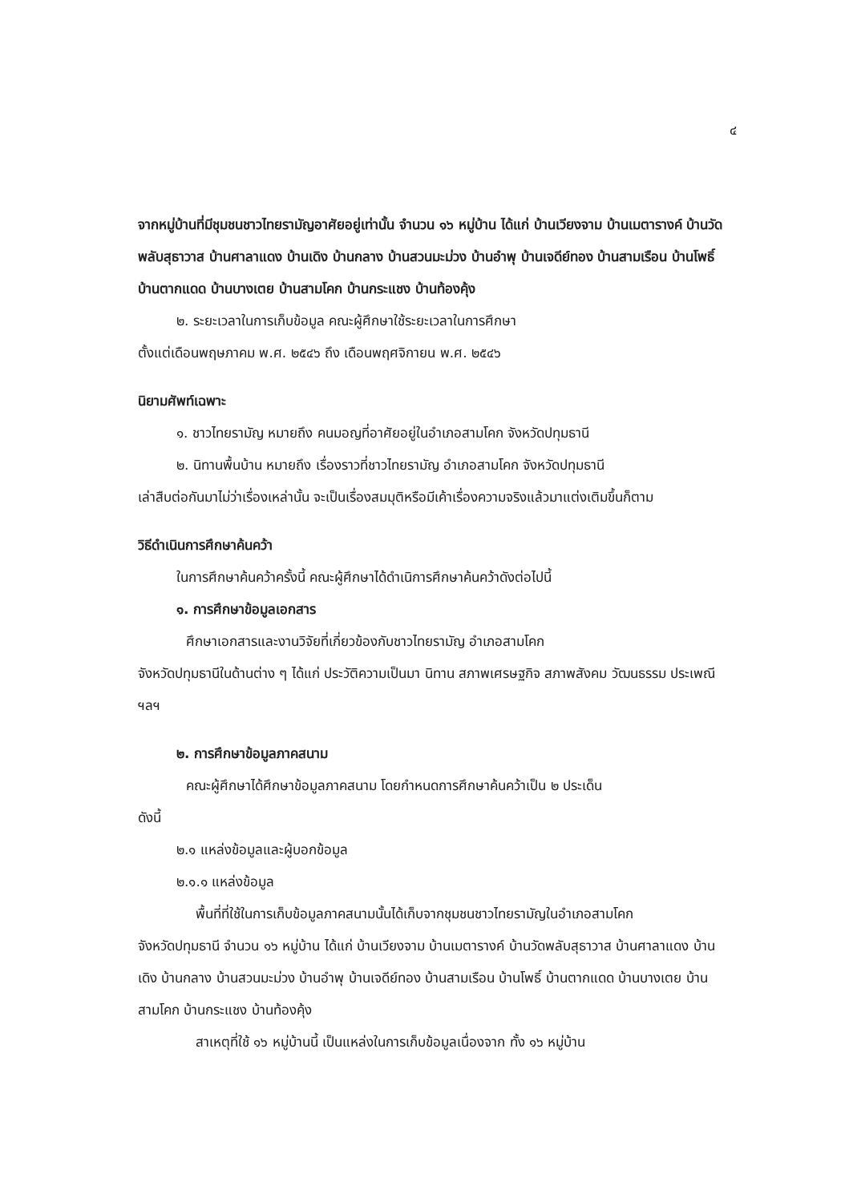๔
จากหมู่บ้านที่มีชุมชนชาวไทยรามัญอาศัยอยู่เท่านั้น จำนวน ๑๖ หมู่บ้าน ได้แก่ บ้านเวียงจาม บ้านเมตารางค์ บ้านวัดพลับสุธาวาส บ้านศาลาแดง บ้านเดิง บ้านกลาง บ้านสวนมะม่วง บ้านอำพุ บ้านเจดีย์ทอง บ้านสามเรือน บ้านโพธิ์ บ้านตากแดด บ้านบางเตย บ้านสามโคก บ้านกระแชง บ้านท้องคุ้ง
๒. ระยะเวลาในการเก็บข้อมูล คณะผู้ศึกษาใช้ระยะเวลาในการศึกษา
ตั้งแต่เดือนพฤษภาคม พ.ศ. ๒๕๔๖ ถึง เดือนพฤศจิกายน พ.ศ. ๒๕๔๖
นิยามศัพท์เฉพาะ
๑. ชาวไทยรามัญ หมายถึง คนมอญที่อาศัยอยู่ในอำเภอสามโคก จังหวัดปทุมธานี
๒. นิทานพื้นบ้าน หมายถึง เรื่องราวที่ชาวไทยรามัญ อำเภอสามโคก จังหวัดปทุมธานี
เล่าสืบต่อกันมาไม่ว่าเรื่องเหล่านั้น จะเป็นเรื่องสมมุติหรือมีเค้าเรื่องความจริงแล้วมาแต่งเติมขึ้นก็ตาม
วิธีดำเนินการศึกษาค้นคว้า
ในการศึกษาค้นคว้าครั้งนี้ คณะผู้ศึกษาได้ดำเนิการศึกษาค้นคว้าดังต่อไปนี้
๑. การศึกษาข้อมูลเอกสาร
ศึกษาเอกสารและงานวิจัยที่เกี่ยวข้องกับชาวไทยรามัญ อำเภอสามโคก
จังหวัดปทุมธานีในด้านต่าง ๆ ได้แก่ ประวัติความเป็นมา นิทาน สภาพเศรษฐกิจ สภาพสังคม วัฒนธรรม ประเพณี ฯลฯ
๒. การศึกษาข้อมูลภาคสนาม
คณะผู้ศึกษาได้ศึกษาข้อมูลภาคสนาม โดยกำหนดการศึกษาค้นคว้าเป็น ๒ ประเด็น
ดังนี้
๒.๑ แหล่งข้อมูลและผู้บอกข้อมูล
๒.๑.๑ แหล่งข้อมูล
พื้นที่ที่ใช้ในการเก็บข้อมูลภาคสนามนั้นได้เก็บจากชุมชนชาวไทยรามัญในอำเภอสามโคก
จังหวัดปทุมธานี จำนวน ๑๖ หมู่บ้าน ได้แก่ บ้านเวียงจาม บ้านเมตารางค์ บ้านวัดพลับสุธาวาส บ้านศาลาแดง บ้านเดิง บ้านกลาง บ้านสวนมะม่วง บ้านอำพุ บ้านเจดีย์ทอง บ้านสามเรือน บ้านโพธิ์ บ้านตากแดด บ้านบางเตย บ้านสามโคก บ้านกระแชง บ้านท้องคุ้ง
สาเหตุที่ใช้ ๑๖ หมู่บ้านนี้ เป็นแหล่งในการเก็บข้อมูลเนื่องจาก ทั้ง ๑๖ หมู่บ้าน